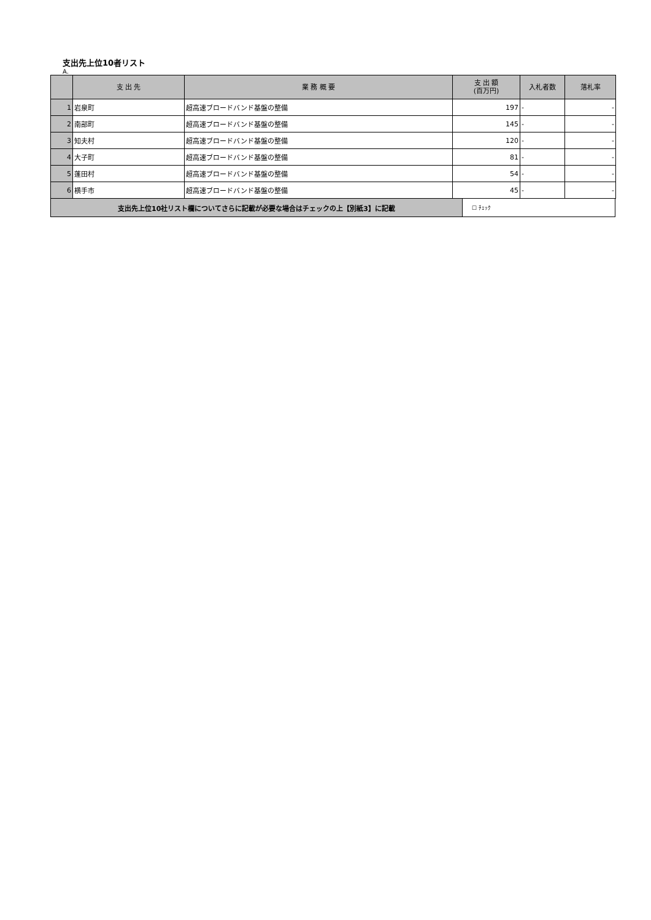支出先上位10者リスト
A.
| | 支 出 先 | 業 務 概 要 | 支 出 額 (百万円) | 入札者数 | 落札率 |
| --- | --- | --- | --- | --- | --- |
| 1 | 岩泉町 | 超高速ブロードバンド基盤の整備 | 197 | - | - |
| 2 | 南部町 | 超高速ブロードバンド基盤の整備 | 145 | - | - |
| 3 | 知夫村 | 超高速ブロードバンド基盤の整備 | 120 | - | - |
| 4 | 大子町 | 超高速ブロードバンド基盤の整備 | 81 | - | - |
| 5 | 蓬田村 | 超高速ブロードバンド基盤の整備 | 54 | - | - |
| 6 | 横手市 | 超高速ブロードバンド基盤の整備 | 45 | - | - |
| 支出先上位10社リスト欄についてさらに記載が必要な場合はチェックの上【別紙3】に記載 | ☐ ﾁｪｯｸ |